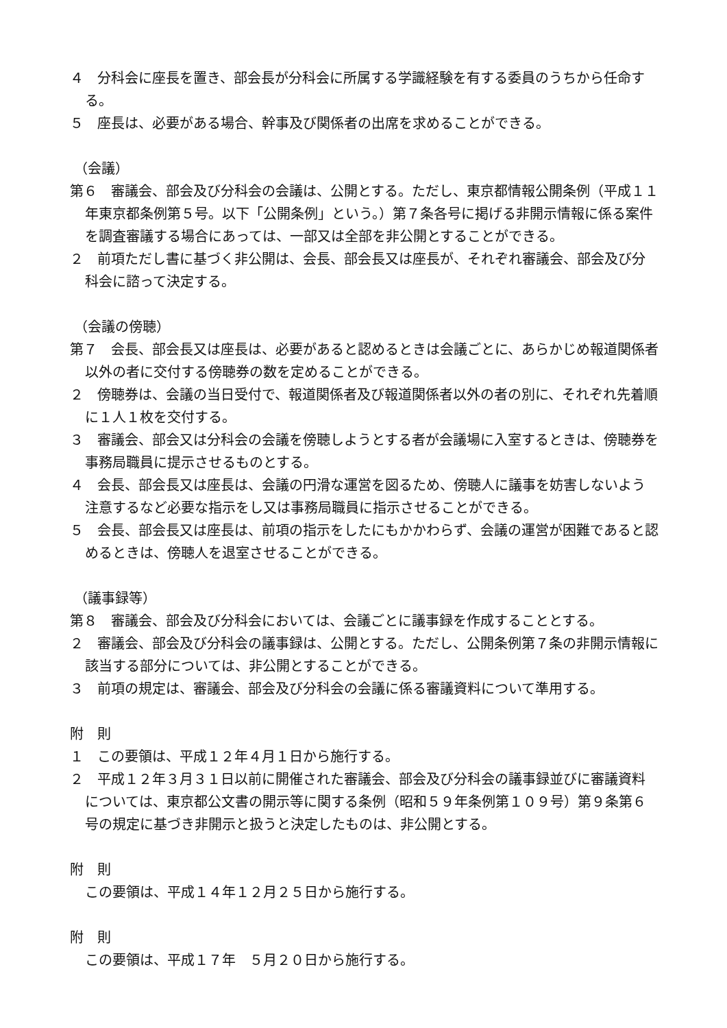４　分科会に座長を置き、部会長が分科会に所属する学識経験を有する委員のうちから任命する。
５　座長は、必要がある場合、幹事及び関係者の出席を求めることができる。
（会議）
第６　審議会、部会及び分科会の会議は、公開とする。ただし、東京都情報公開条例（平成１１年東京都条例第５号。以下「公開条例」という。）第７条各号に掲げる非開示情報に係る案件を調査審議する場合にあっては、一部又は全部を非公開とすることができる。
２　前項ただし書に基づく非公開は、会長、部会長又は座長が、それぞれ審議会、部会及び分科会に諮って決定する。
（会議の傍聴）
第７　会長、部会長又は座長は、必要があると認めるときは会議ごとに、あらかじめ報道関係者以外の者に交付する傍聴券の数を定めることができる。
２　傍聴券は、会議の当日受付で、報道関係者及び報道関係者以外の者の別に、それぞれ先着順に１人１枚を交付する。
３　審議会、部会又は分科会の会議を傍聴しようとする者が会議場に入室するときは、傍聴券を事務局職員に提示させるものとする。
４　会長、部会長又は座長は、会議の円滑な運営を図るため、傍聴人に議事を妨害しないよう注意するなど必要な指示をし又は事務局職員に指示させることができる。
５　会長、部会長又は座長は、前項の指示をしたにもかかわらず、会議の運営が困難であると認めるときは、傍聴人を退室させることができる。
（議事録等）
第８　審議会、部会及び分科会においては、会議ごとに議事録を作成することとする。
２　審議会、部会及び分科会の議事録は、公開とする。ただし、公開条例第７条の非開示情報に該当する部分については、非公開とすることができる。
３　前項の規定は、審議会、部会及び分科会の会議に係る審議資料について準用する。
附　則
１　この要領は、平成１２年４月１日から施行する。
２　平成１２年３月３１日以前に開催された審議会、部会及び分科会の議事録並びに審議資料については、東京都公文書の開示等に関する条例（昭和５９年条例第１０９号）第９条第６号の規定に基づき非開示と扱うと決定したものは、非公開とする。
附　則
この要領は、平成１４年１２月２５日から施行する。
附　則
この要領は、平成１７年　５月２０日から施行する。